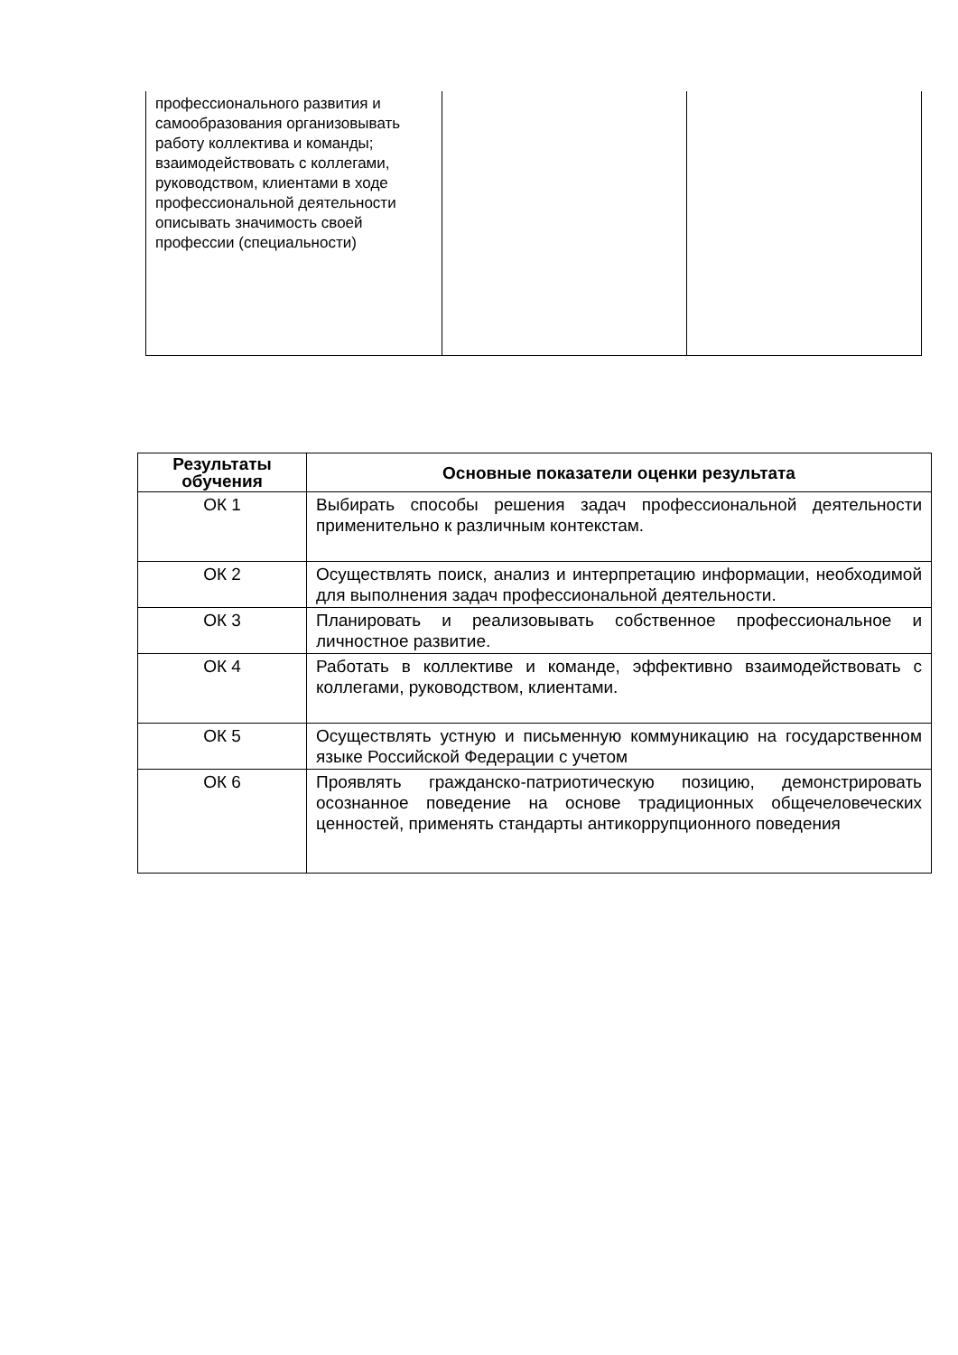| профессионального развития и самообразования организовывать работу коллектива и команды; взаимодействовать с коллегами, руководством, клиентами в ходе профессиональной деятельности описывать значимость своей профессии (специальности) | | |
| Результаты обучения | Основные показатели оценки результата |
| --- | --- |
| ОК 1 | Выбирать способы решения задач профессиональной деятельности применительно к различным контекстам. |
| ОК 2 | Осуществлять поиск, анализ и интерпретацию информации, необходимой для выполнения задач профессиональной деятельности. |
| ОК 3 | Планировать и реализовывать собственное профессиональное и личностное развитие. |
| ОК 4 | Работать в коллективе и команде, эффективно взаимодействовать с коллегами, руководством, клиентами. |
| ОК 5 | Осуществлять устную и письменную коммуникацию на государственном языке Российской Федерации с учетом |
| ОК 6 | Проявлять гражданско-патриотическую позицию, демонстрировать осознанное поведение на основе традиционных общечеловеческих ценностей, применять стандарты антикоррупционного поведения |